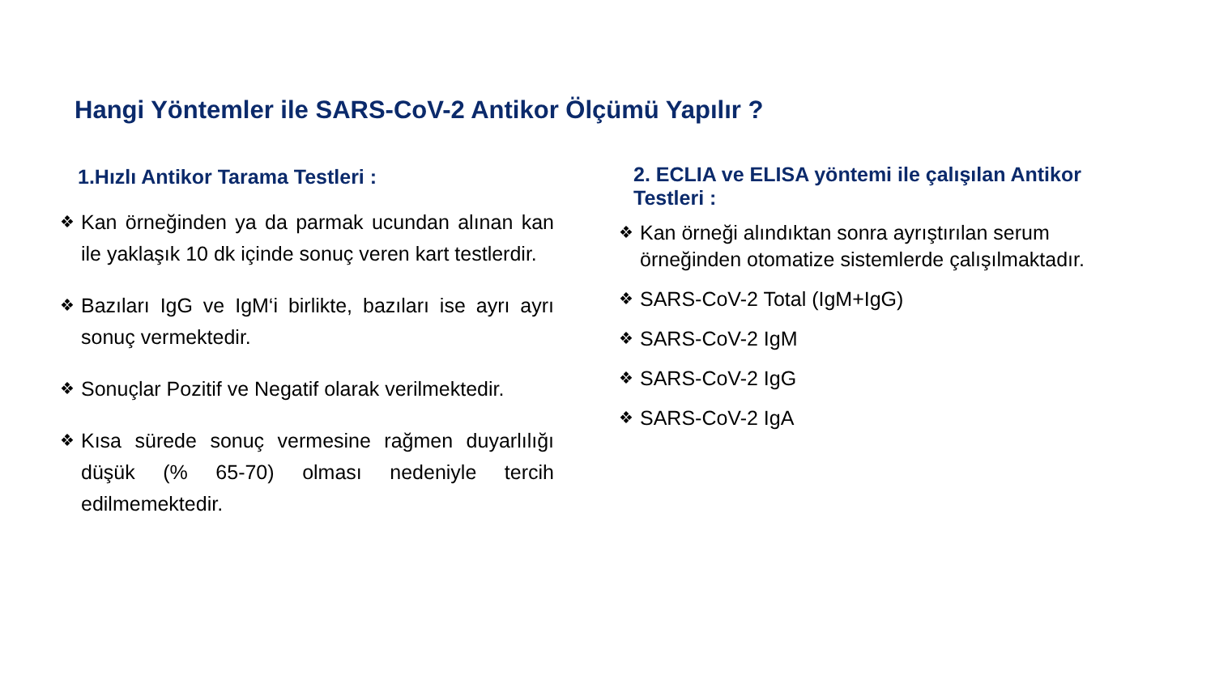Hangi Yöntemler ile SARS-CoV-2 Antikor Ölçümü Yapılır ?
1.Hızlı Antikor Tarama Testleri :
❖ Kan örneğinden ya da parmak ucundan alınan kan ile yaklaşık 10 dk içinde sonuç veren kart testlerdir.
❖ Bazıları IgG ve IgM‘i birlikte, bazıları ise ayrı ayrı sonuç vermektedir.
❖ Sonuçlar Pozitif ve Negatif olarak verilmektedir.
❖ Kısa sürede sonuç vermesine rağmen duyarlılığı düşük (% 65-70) olması nedeniyle tercih edilmemektedir.
2. ECLIA ve ELISA yöntemi ile çalışılan Antikor Testleri :
❖ Kan örneği alındıktan sonra ayrıştırılan serum örneğinden otomatize sistemlerde çalışılmaktadır.
❖ SARS-CoV-2 Total (IgM+IgG)
❖ SARS-CoV-2 IgM
❖ SARS-CoV-2 IgG
❖ SARS-CoV-2 IgA